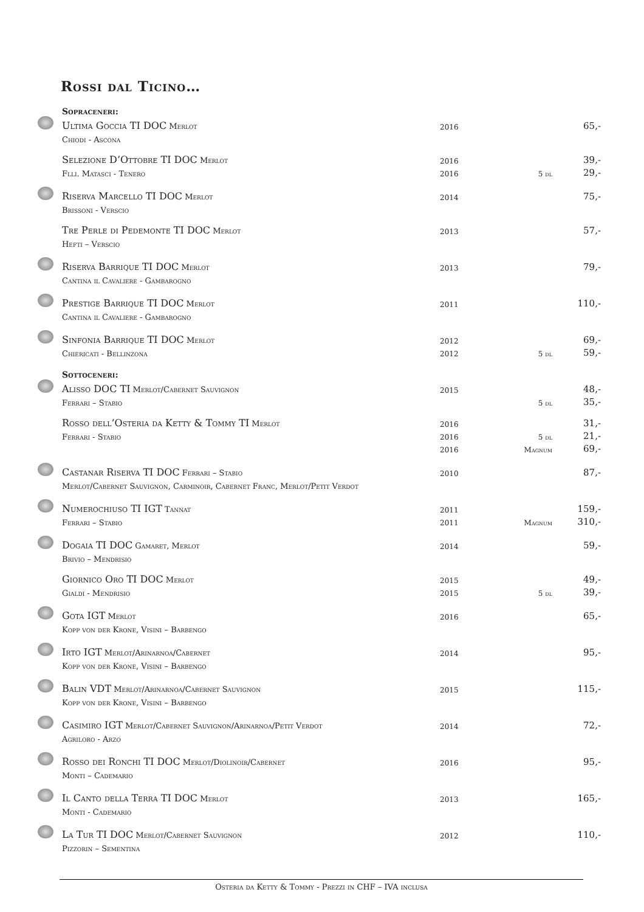Rossi dal Ticino…
| | Sopraceneri: | | | |
| | Ultima Goccia TI DOC Merlot | 2016 | | 65,- |
| | Chiodi - Ascona | | | |
| | Selezione D’Ottobre TI DOC Merlot | 2016 | | 39,- |
| | Flli. Matasci - Tenero | 2016 | 5 dl | 29,- |
| | Riserva Marcello TI DOC Merlot | 2014 | | 75,- |
| | Brissoni - Verscio | | | |
| | Tre Perle di Pedemonte TI DOC Merlot | 2013 | | 57,- |
| | Hefti – Verscio | | | |
| | Riserva Barrique TI DOC Merlot | 2013 | | 79,- |
| | Cantina il Cavaliere - Gambarogno | | | |
| | Prestige Barrique TI DOC Merlot | 2011 | | 110,- |
| | Cantina il Cavaliere - Gambarogno | | | |
| | Sinfonia Barrique TI DOC Merlot | 2012 | | 69,- |
| | Chiericati - Bellinzona | 2012 | 5 dl | 59,- |
| | Sottoceneri: | | | |
| | Alisso DOC TI Merlot/Cabernet Sauvignon | 2015 | | 48,- |
| | Ferrari – Stabio | | 5 dl | 35,- |
| | Rosso dell’Osteria da Ketty & Tommy TI Merlot | 2016 | | 31,- |
| | Ferrari - Stabio | 2016 | 5 dl | 21,- |
| | | 2016 | Magnum | 69,- |
| | Castanar Riserva TI DOC Ferrari – Stabio | 2010 | | 87,- |
| | Merlot/Cabernet Sauvignon, Carminoir, Cabernet Franc, Merlot/Petit Verdot | | | |
| | Numerochiuso TI IGT Tannat | 2011 | | 159,- |
| | Ferrari – Stabio | 2011 | Magnum | 310,- |
| | Dogaia TI DOC Gamaret, Merlot | 2014 | | 59,- |
| | Brivio – Mendrisio | | | |
| | Giornico Oro TI DOC Merlot | 2015 | | 49,- |
| | Gialdi - Mendrisio | 2015 | 5 dl | 39,- |
| | Gota IGT Merlot | 2016 | | 65,- |
| | Kopp von der Krone, Visini – Barbengo | | | |
| | Irto IGT Merlot/Arinarnoa/Cabernet | 2014 | | 95,- |
| | Kopp von der Krone, Visini – Barbengo | | | |
| | Balin VDT Merlot/Arinarnoa/Cabernet Sauvignon | 2015 | | 115,- |
| | Kopp von der Krone, Visini – Barbengo | | | |
| | Casimiro IGT Merlot/Cabernet Sauvignon/Arinarnoa/Petit Verdot | 2014 | | 72,- |
| | Agriloro - Arzo | | | |
| | Rosso dei Ronchi TI DOC Merlot/Diolinoir/Cabernet | 2016 | | 95,- |
| | Monti – Cademario | | | |
| | Il Canto della Terra TI DOC Merlot | 2013 | | 165,- |
| | Monti - Cademario | | | |
| | La Tur TI DOC Merlot/Cabernet Sauvignon | 2012 | | 110,- |
| | Pizzorin – Sementina | | | |
Osteria da Ketty & Tommy - Prezzi in CHF – IVA inclusa